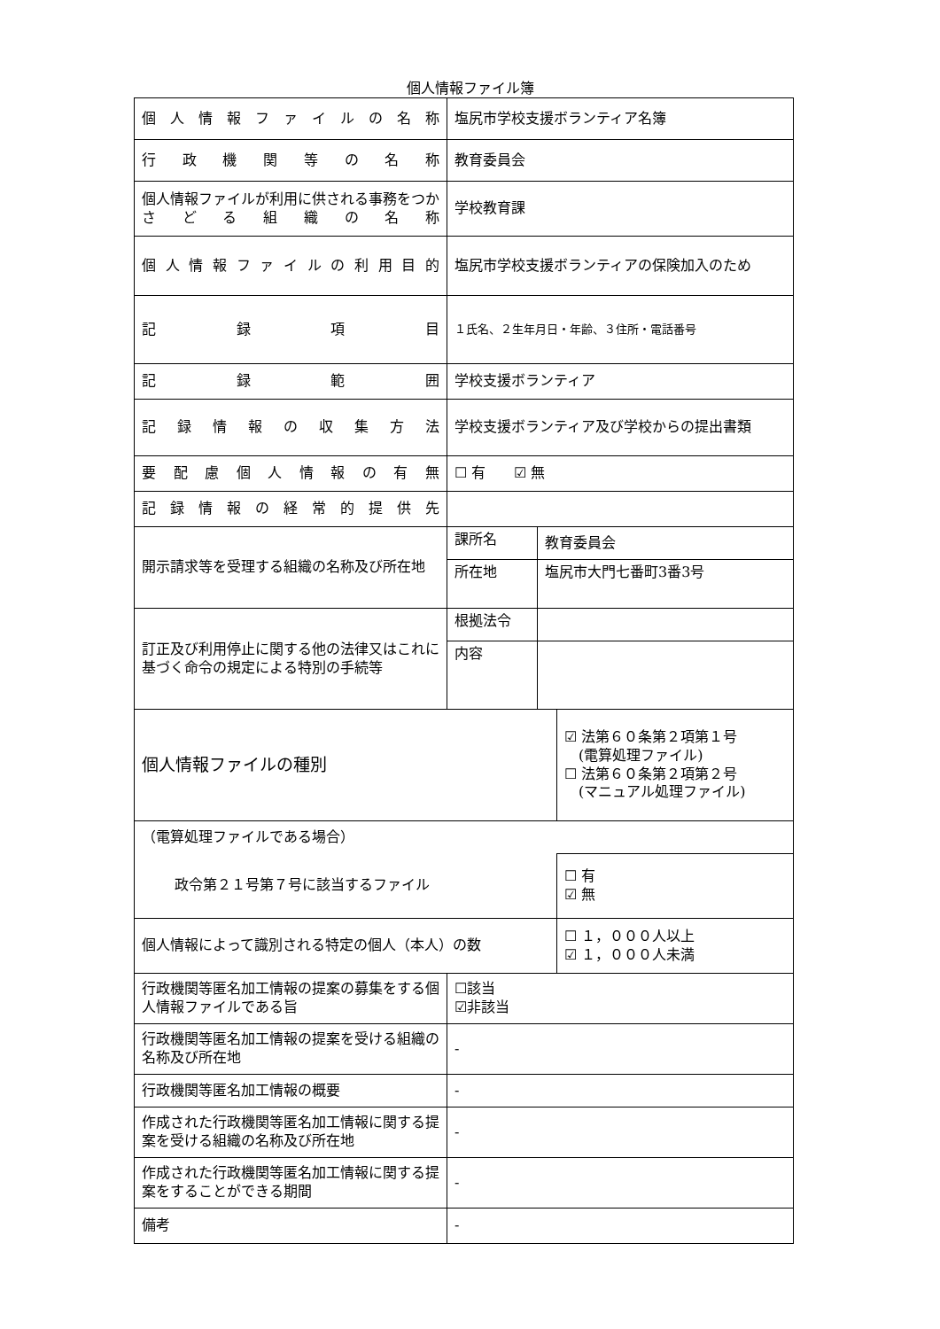個人情報ファイル簿
| 個人情報ファイルの名称 | 塩尻市学校支援ボランティア名簿 | | |
| 行政機関等の名称 | 教育委員会 | | |
| 個人情報ファイルが利用に供される事務をつかさどる組織の名称 | 学校教育課 | | |
| 個人情報ファイルの利用目的 | 塩尻市学校支援ボランティアの保険加入のため | | |
| 記録項目 | １氏名、２生年月日・年齢、３住所・電話番号 | | |
| 記録範囲 | 学校支援ボランティア | | |
| 記録情報の収集方法 | 学校支援ボランティア及び学校からの提出書類 | | |
| 要配慮個人情報の有無 | ☐ 有 ☑ 無 | | |
| 記録情報の経常的提供先 | | | |
| 開示請求等を受理する組織の名称及び所在地 | 課所名 | 教育委員会 | |
| | 所在地 | 塩尻市大門七番町3番3号 | |
| 訂正及び利用停止に関する他の法律又はこれに基づく命令の規定による特別の手続等 | 根拠法令 | | |
| | 内容 | | |
| 個人情報ファイルの種別 | | | ☑ 法第６０条第２項第１号 (電算処理ファイル) ☐ 法第６０条第２項第２号 (マニュアル処理ファイル) |
| （電算処理ファイルである場合） | | | |
| 政令第２１号第７号に該当するファイル | | | ☐ 有 ☑ 無 |
| 個人情報によって識別される特定の個人（本人）の数 | | | ☐ １，０００人以上 ☑ １，０００人未満 |
| 行政機関等匿名加工情報の提案の募集をする個人情報ファイルである旨 | ☐該当 ☑非該当 | | |
| 行政機関等匿名加工情報の提案を受ける組織の名称及び所在地 | - | | |
| 行政機関等匿名加工情報の概要 | - | | |
| 作成された行政機関等匿名加工情報に関する提案を受ける組織の名称及び所在地 | - | | |
| 作成された行政機関等匿名加工情報に関する提案をすることができる期間 | - | | |
| 備考 | - | | |